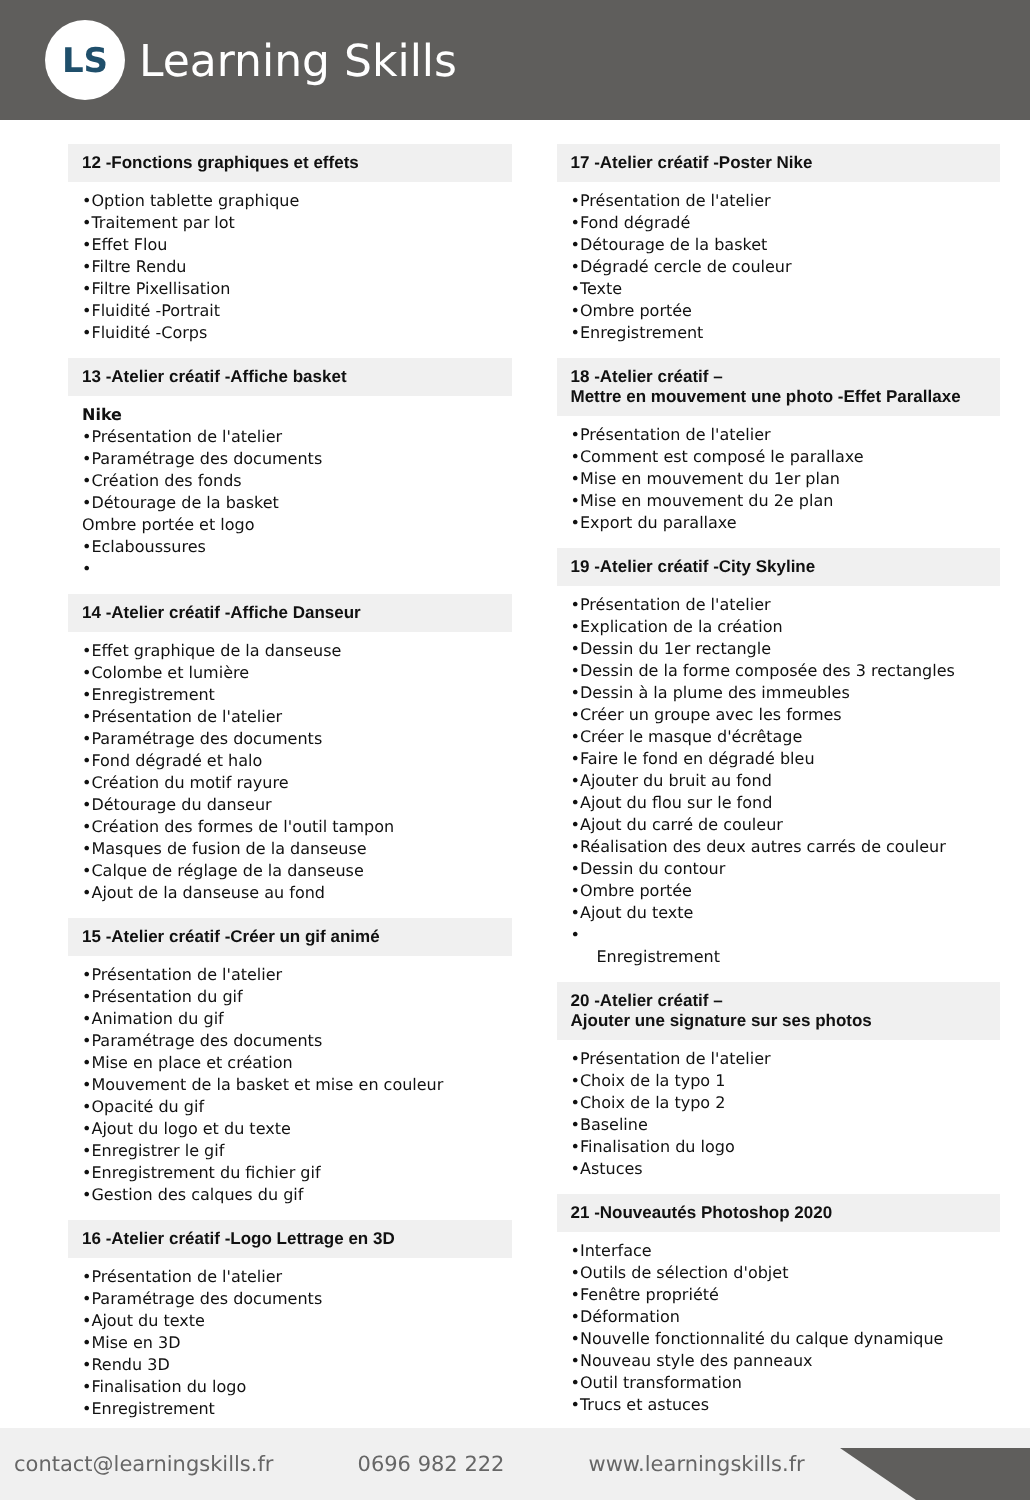LS
Learning Skills
12 -Fonctions graphiques et effets
•Option tablette graphique
•Traitement par lot
•Effet Flou
•Filtre Rendu
•Filtre Pixellisation
•Fluidité -Portrait
•Fluidité -Corps
13 -Atelier créatif -Affiche basket
Nike
•Présentation de l'atelier
•Paramétrage des documents
•Création des fonds
•Détourage de la basket
Ombre portée et logo
•Eclaboussures
•
14 -Atelier créatif -Affiche Danseur
•Effet graphique de la danseuse
•Colombe et lumière
•Enregistrement
•Présentation de l'atelier
•Paramétrage des documents
•Fond dégradé et halo
•Création du motif rayure
•Détourage du danseur
•Création des formes de l'outil tampon
•Masques de fusion de la danseuse
•Calque de réglage de la danseuse
•Ajout de la danseuse au fond
15 -Atelier créatif -Créer un gif animé
•Présentation de l'atelier
•Présentation du gif
•Animation du gif
•Paramétrage des documents
•Mise en place et création
•Mouvement de la basket et mise en couleur
•Opacité du gif
•Ajout du logo et du texte
•Enregistrer le gif
•Enregistrement du fichier gif
•Gestion des calques du gif
16 -Atelier créatif -Logo Lettrage en 3D
•Présentation de l'atelier
•Paramétrage des documents
•Ajout du texte
•Mise en 3D
•Rendu 3D
•Finalisation du logo
•Enregistrement
17 -Atelier créatif -Poster Nike
•Présentation de l'atelier
•Fond dégradé
•Détourage de la basket
•Dégradé cercle de couleur
•Texte
•Ombre portée
•Enregistrement
18 -Atelier créatif –
Mettre en mouvement une photo -Effet Parallaxe
•Présentation de l'atelier
•Comment est composé le parallaxe
•Mise en mouvement du 1er plan
•Mise en mouvement du 2e plan
•Export du parallaxe
19 -Atelier créatif -City Skyline
•Présentation de l'atelier
•Explication de la création
•Dessin du 1er rectangle
•Dessin de la forme composée des 3 rectangles
•Dessin à la plume des immeubles
•Créer un groupe avec les formes
•Créer le masque d'écrêtage
•Faire le fond en dégradé bleu
•Ajouter du bruit au fond
•Ajout du flou sur le fond
•Ajout du carré de couleur
•Réalisation des deux autres carrés de couleur
•Dessin du contour
•Ombre portée
•Ajout du texte
•
Enregistrement
20 -Atelier créatif –
Ajouter une signature sur ses photos
•Présentation de l'atelier
•Choix de la typo 1
•Choix de la typo 2
•Baseline
•Finalisation du logo
•Astuces
21 -Nouveautés Photoshop 2020
•Interface
•Outils de sélection d'objet
•Fenêtre propriété
•Déformation
•Nouvelle fonctionnalité du calque dynamique
•Nouveau style des panneaux
•Outil transformation
•Trucs et astuces
contact@learningskills.fr 0696 982 222 www.learningskills.fr